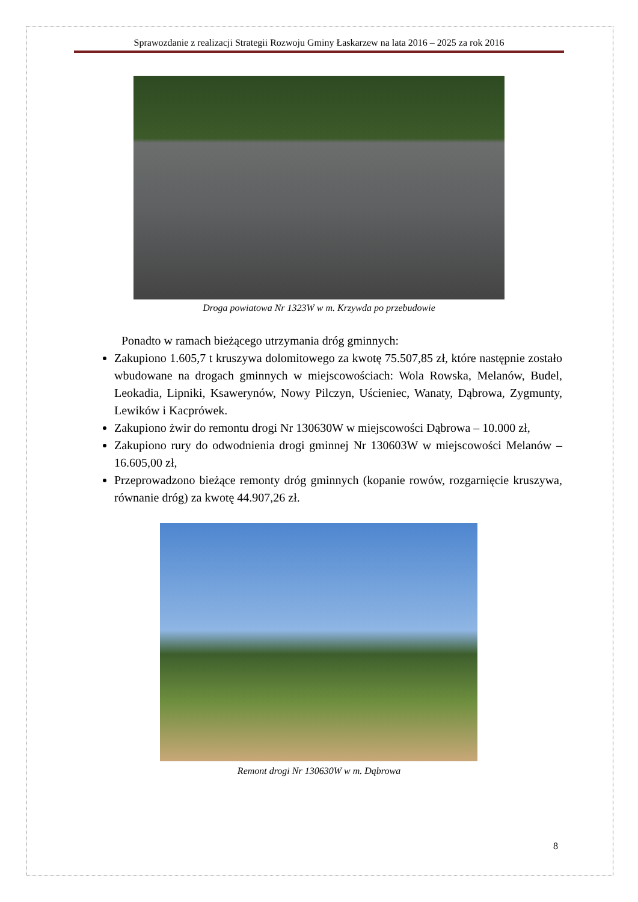Sprawozdanie z realizacji Strategii Rozwoju Gminy Łaskarzew na lata 2016 – 2025 za rok 2016
Droga powiatowa Nr 1323W w m. Krzywda po przebudowie
Ponadto w ramach bieżącego utrzymania dróg gminnych:
Zakupiono 1.605,7 t kruszywa dolomitowego za kwotę 75.507,85 zł, które następnie zostało wbudowane na drogach gminnych w miejscowościach: Wola Rowska, Melanów, Budel, Leokadia, Lipniki, Ksawerynów, Nowy Pilczyn, Uścieniec, Wanaty, Dąbrowa, Zygmunty, Lewików i Kacprówek.
Zakupiono żwir do remontu drogi Nr 130630W w miejscowości Dąbrowa – 10.000 zł,
Zakupiono rury do odwodnienia drogi gminnej Nr 130603W w miejscowości Melanów – 16.605,00 zł,
Przeprowadzono bieżące remonty dróg gminnych (kopanie rowów, rozgarnięcie kruszywa, równanie dróg) za kwotę 44.907,26 zł.
Remont drogi Nr 130630W w m. Dąbrowa
8